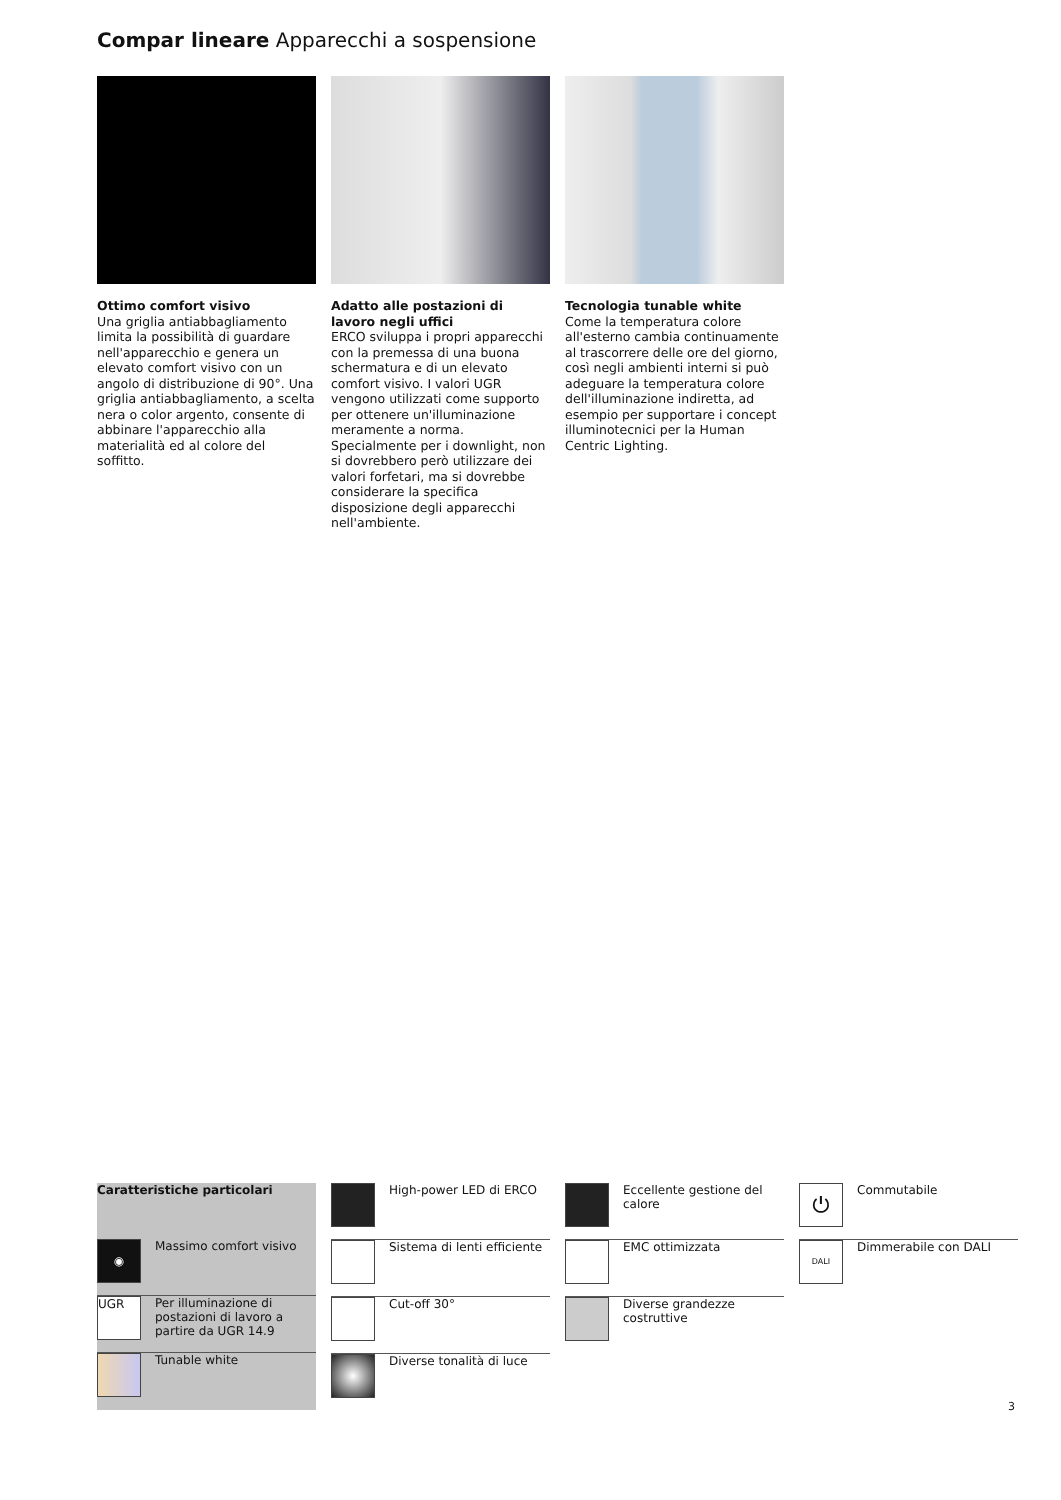Compar lineare Apparecchi a sospensione
Ottimo comfort visivo
Una griglia antiabbagliamento limita la possibilità di guardare nell'apparecchio e genera un elevato comfort visivo con un angolo di distribuzione di 90°. Una griglia antiabbagliamento, a scelta nera o color argento, consente di abbinare l'apparecchio alla materialità ed al colore del soffitto.
Adatto alle postazioni di lavoro negli uffici
ERCO sviluppa i propri apparecchi con la premessa di una buona schermatura e di un elevato comfort visivo. I valori UGR vengono utilizzati come supporto per ottenere un'illuminazione meramente a norma. Specialmente per i downlight, non si dovrebbero però utilizzare dei valori forfetari, ma si dovrebbe considerare la specifica disposizione degli apparecchi nell'ambiente.
Tecnologia tunable white
Come la temperatura colore all'esterno cambia continuamente al trascorrere delle ore del giorno, così negli ambienti interni si può adeguare la temperatura colore dell'illuminazione indiretta, ad esempio per supportare i concept illuminotecnici per la Human Centric Lighting.
Caratteristiche particolari
◉
Massimo comfort visivo
UGR
Per illuminazione di postazioni di lavoro a partire da UGR 14.9
Tunable white
High-power LED di ERCO
Sistema di lenti efficiente
Cut-off 30°
Diverse tonalità di luce
Eccellente gestione del calore
EMC ottimizzata
Diverse grandezze costruttive
⏻
Commutabile
DALI
Dimmerabile con DALI
3